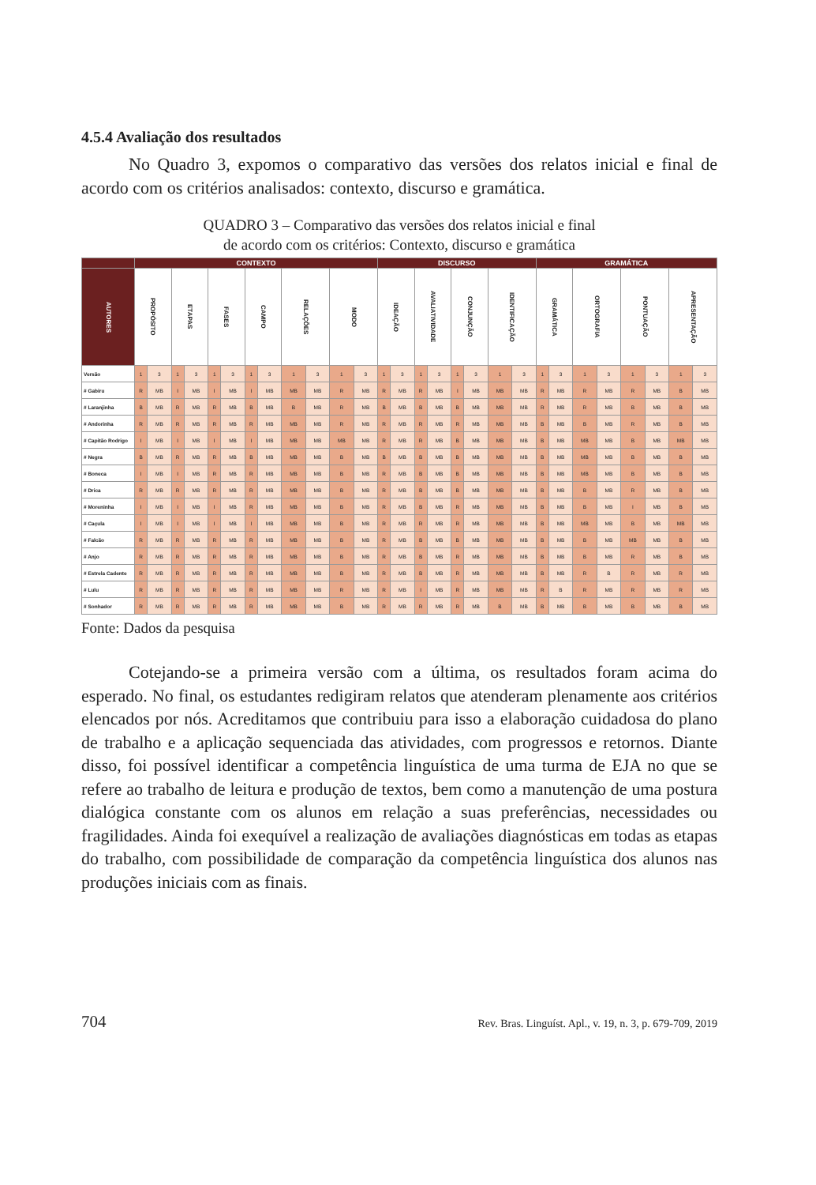4.5.4 Avaliação dos resultados
No Quadro 3, expomos o comparativo das versões dos relatos inicial e final de acordo com os critérios analisados: contexto, discurso e gramática.
QUADRO 3 – Comparativo das versões dos relatos inicial e final
de acordo com os critérios: Contexto, discurso e gramática
| | CONTEXTO | | | | | | | | | | | | DISCURSO | | | | | | | | GRAMÁTICA | | | | | | | |
| --- | --- | --- | --- | --- | --- | --- | --- | --- | --- | --- | --- | --- | --- | --- | --- | --- | --- | --- | --- | --- | --- | --- | --- | --- | --- | --- | --- | --- |
| AUTORES | PROPÓSITO | | ETAPAS | | FASES | | CAMPO | | RELAÇÕES | | MODO | | IDEAÇÃO | | AVALIATIVIDADE | | CONJUNÇÃO | | IDENTIFICAÇÃO | | GRAMÁTICA | | ORTOGRAFIA | | PONTUAÇÃO | | APRESENTAÇÃO | |
| Versão | 1 | 3 | 1 | 3 | 1 | 3 | 1 | 3 | 1 | 3 | 1 | 3 | 1 | 3 | 1 | 3 | 1 | 3 | 1 | 3 | 1 | 3 | 1 | 3 | 1 | 3 | 1 | 3 |
| # Gabiru | R | MB | I | MB | I | MB | I | MB | MB | MB | R | MB | R | MB | R | MB | I | MB | MB | MB | R | MB | R | MB | R | MB | B | MB |
| # Laranjinha | B | MB | R | MB | R | MB | B | MB | B | MB | R | MB | B | MB | B | MB | B | MB | MB | MB | R | MB | R | MB | B | MB | B | MB |
| # Andorinha | R | MB | R | MB | R | MB | R | MB | MB | MB | R | MB | R | MB | R | MB | R | MB | MB | MB | B | MB | B | MB | R | MB | B | MB |
| # Capitão Rodrigo | I | MB | I | MB | I | MB | I | MB | MB | MB | MB | MB | R | MB | R | MB | B | MB | MB | MB | B | MB | MB | MB | B | MB | MB | MB |
| # Negra | B | MB | R | MB | R | MB | B | MB | MB | MB | B | MB | B | MB | B | MB | B | MB | MB | MB | B | MB | MB | MB | B | MB | B | MB |
| # Boneca | I | MB | I | MB | R | MB | R | MB | MB | MB | B | MB | R | MB | B | MB | B | MB | MB | MB | B | MB | MB | MB | B | MB | B | MB |
| # Drica | R | MB | R | MB | R | MB | R | MB | MB | MB | B | MB | R | MB | B | MB | B | MB | MB | MB | B | MB | B | MB | R | MB | B | MB |
| # Moreninha | I | MB | I | MB | I | MB | R | MB | MB | MB | B | MB | R | MB | B | MB | R | MB | MB | MB | B | MB | B | MB | I | MB | B | MB |
| # Caçula | I | MB | I | MB | I | MB | I | MB | MB | MB | B | MB | R | MB | R | MB | R | MB | MB | MB | B | MB | MB | MB | B | MB | MB | MB |
| # Falcão | R | MB | R | MB | R | MB | R | MB | MB | MB | B | MB | R | MB | B | MB | B | MB | MB | MB | B | MB | B | MB | MB | MB | B | MB |
| # Anjo | R | MB | R | MB | R | MB | R | MB | MB | MB | B | MB | R | MB | B | MB | R | MB | MB | MB | B | MB | B | MB | R | MB | B | MB |
| # Estrela Cadente | R | MB | R | MB | R | MB | R | MB | MB | MB | B | MB | R | MB | B | MB | R | MB | MB | MB | B | MB | R | B | R | MB | R | MB |
| # Lulu | R | MB | R | MB | R | MB | R | MB | MB | MB | R | MB | R | MB | I | MB | R | MB | MB | MB | R | B | R | MB | R | MB | R | MB |
| # Sonhador | R | MB | R | MB | R | MB | R | MB | MB | MB | B | MB | R | MB | R | MB | R | MB | B | MB | B | MB | B | MB | B | MB | B | MB |
Fonte: Dados da pesquisa
Cotejando-se a primeira versão com a última, os resultados foram acima do esperado. No final, os estudantes redigiram relatos que atenderam plenamente aos critérios elencados por nós. Acreditamos que contribuiu para isso a elaboração cuidadosa do plano de trabalho e a aplicação sequenciada das atividades, com progressos e retornos. Diante disso, foi possível identificar a competência linguística de uma turma de EJA no que se refere ao trabalho de leitura e produção de textos, bem como a manutenção de uma postura dialógica constante com os alunos em relação a suas preferências, necessidades ou fragilidades. Ainda foi exequível a realização de avaliações diagnósticas em todas as etapas do trabalho, com possibilidade de comparação da competência linguística dos alunos nas produções iniciais com as finais.
704 Rev. Bras. Linguíst. Apl., v. 19, n. 3, p. 679-709, 2019